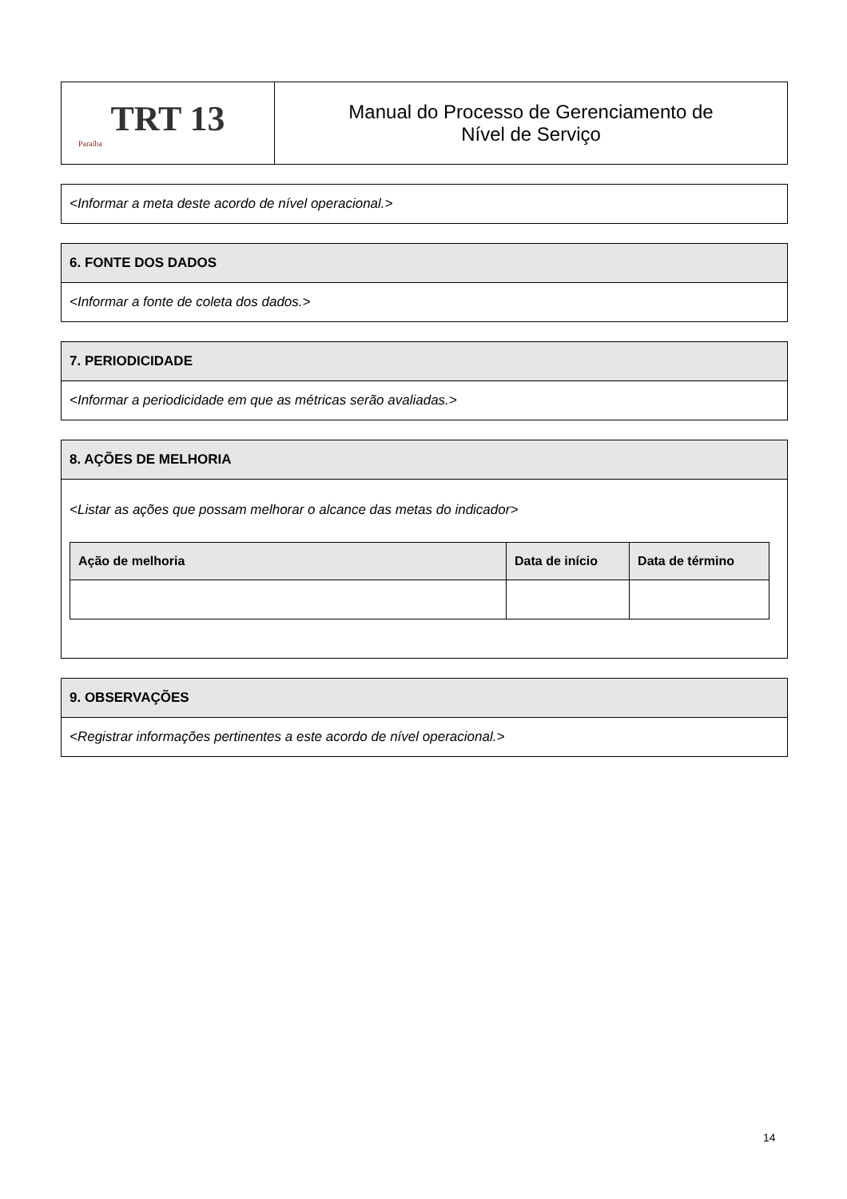| TRT 13 Paraíba | Manual do Processo de Gerenciamento de Nível de Serviço |
| <Informar a meta deste acordo de nível operacional.> |
| 6. FONTE DOS DADOS |
| --- |
| <Informar a fonte de coleta dos dados.> |
| 7. PERIODICIDADE |
| --- |
| <Informar a periodicidade em que as métricas serão avaliadas.> |
| 8. AÇÕES DE MELHORIA |
| --- |
| <Listar as ações que possam melhorar o alcance das metas do indicador> / Ação de melhoria / Data de início / Data de término / / --- / --- / --- / |
| 9. OBSERVAÇÕES |
| --- |
| <Registrar informações pertinentes a este acordo de nível operacional.> |
14